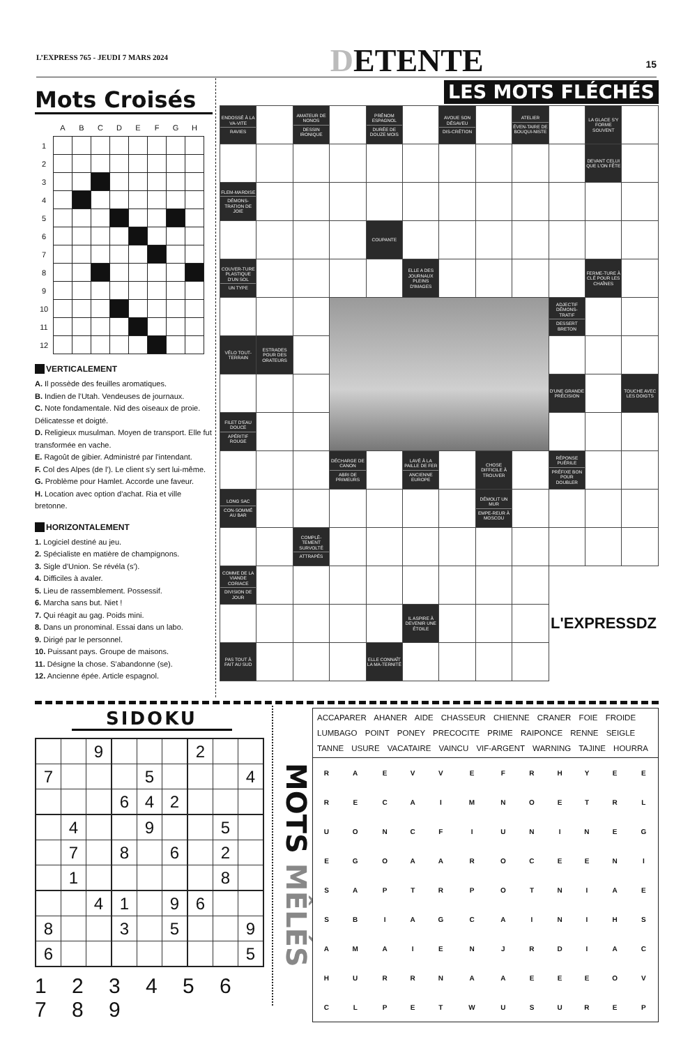L’EXPRESS 765 - JEUDI 7 MARS 2024
DETENTE
15
Mots Croisés
| | A | B | C | D | E | F | G | H |
| --- | --- | --- | --- | --- | --- | --- | --- | --- |
| 1 | | | | | | | | |
| 2 | | | | | | | | |
| 3 | | | | | | | | |
| 4 | | | | | | | | |
| 5 | | | | | | | | |
| 6 | | | | | | | | |
| 7 | | | | | | | | |
| 8 | | | | | | | | |
| 9 | | | | | | | | |
| 10 | | | | | | | | |
| 11 | | | | | | | | |
| 12 | | | | | | | | |
VERTICALEMENT
A. Il possède des feuilles aromatiques.
B. Indien de l'Utah. Vendeuses de journaux.
C. Note fondamentale. Nid des oiseaux de proie. Délicatesse et doigté.
D. Religieux musulman. Moyen de transport. Elle fut transformée en vache.
E. Ragoût de gibier. Administré par l'intendant.
F. Col des Alpes (de l'). Le client s'y sert lui-même.
G. Problème pour Hamlet. Accorde une faveur.
H. Location avec option d'achat. Ria et ville bretonne.
HORIZONTALEMENT
1. Logiciel destiné au jeu.
2. Spécialiste en matière de champignons.
3. Sigle d'Union. Se révéla (s').
4. Difficiles à avaler.
5. Lieu de rassemblement. Possessif.
6. Marcha sans but. Niet !
7. Qui réagit au gag. Poids mini.
8. Dans un pronominal. Essai dans un labo.
9. Dirigé par le personnel.
10. Puissant pays. Groupe de maisons.
11. Désigne la chose. S'abandonne (se).
12. Ancienne épée. Article espagnol.
LES MOTS FLÉCHÉS
| ENDOSSÉ À LA VA-VITE RAVIES | | AMATEUR DE NONOS DESSIN IRONIQUE | | PRÉNOM ESPAGNOL DURÉE DE DOUZE MOIS | | AVOUE SON DÉSAVEU DIS-CRÉTION | | ATELIER ÉVEN-TAIRE DE BOUQUI-NISTE | | LA GLACE S'Y FORME SOUVENT | |
| | | | | | | | | | | DEVANT CELUI QUE L'ON FÊTE | |
| FLEM-MARDISE DÉMONS-TRATION DE JOIE | | | | | | | | | | | |
| | | | | COUPANTE | | | | | | | |
| COUVER-TURE PLASTIQUE D'UN SOL UN TYPE | | | | | ELLE A DES JOURNAUX PLEINS D'IMAGES | | | | | FERME-TURE À CLÉ POUR LES CHAÎNES | |
| | | | | | | | | | ADJECTIF DÉMONS-TRATIF DESSERT BRETON | | |
| VÉLO TOUT-TERRAIN | ESTRADES POUR DES ORATEURS | | | | | | | | | | |
| | | | | | | | | | D'UNE GRANDE PRÉCISION | | TOUCHE AVEC LES DOIGTS |
| FILET D'EAU DOUCE APÉRITIF ROUGE | | | | | | | | | | | |
| | | | DÉCHARGE DE CANON ABRI DE PRIMEURS | | LAVÉ À LA PAILLE DE FER ANCIENNE EUROPE | | CHOSE DIFFICILE À TROUVER | | RÉPONSE PUÉRILE PRÉFIXE BON POUR DOUBLER | | |
| LONG SAC CON-SOMMÉ AU BAR | | | | | | | DÉMOLIT UN MUR EMPE-REUR À MOSCOU | | | | |
| | | COMPLÈ-TEMENT SURVOLTÉ ATTRAPÉS | | | | | | | | | |
| COMME DE LA VIANDE CORIACE DIVISION DE JOUR | | | | | | | | | L'EXPRESSDZ | | |
| | | | | | IL ASPIRE À DEVENIR UNE ÉTOILE | | | | | | |
| PAS TOUT À FAIT AU SUD | | | | ELLE CONNAÎT LA MA-TERNITÉ | | | | | | | |
SIDOKU
| | | 9 | | | | 2 | | |
| 7 | | | | 5 | | | | 4 |
| | | | 6 | 4 | 2 | | | |
| | 4 | | | 9 | | | 5 | |
| | 7 | | 8 | | 6 | | 2 | |
| | 1 | | | | | | 8 | |
| | | 4 | 1 | | 9 | 6 | | |
| 8 | | | 3 | | 5 | | | 9 |
| 6 | | | | | | | | 5 |
1 2 3 4 5 6 7 8 9
MOTS MÊLÉS
ACCAPARER AHANER AIDE CHASSEUR CHIENNE CRANER FOIE FROIDE
LUMBAGO POINT PONEY PRECOCITE PRIME RAIPONCE RENNE SEIGLE
TANNE USURE VACATAIRE VAINCU VIF-ARGENT WARNING TAJINE HOURRA
| R | A | E | V | V | E | F | R | H | Y | E | E |
| R | E | C | A | I | M | N | O | E | T | R | L |
| U | O | N | C | F | I | U | N | I | N | E | G |
| E | G | O | A | A | R | O | C | E | E | N | I |
| S | A | P | T | R | P | O | T | N | I | A | E |
| S | B | I | A | G | C | A | I | N | I | H | S |
| A | M | A | I | E | N | J | R | D | I | A | C |
| H | U | R | R | N | A | A | E | E | E | O | V |
| C | L | P | E | T | W | U | S | U | R | E | P |